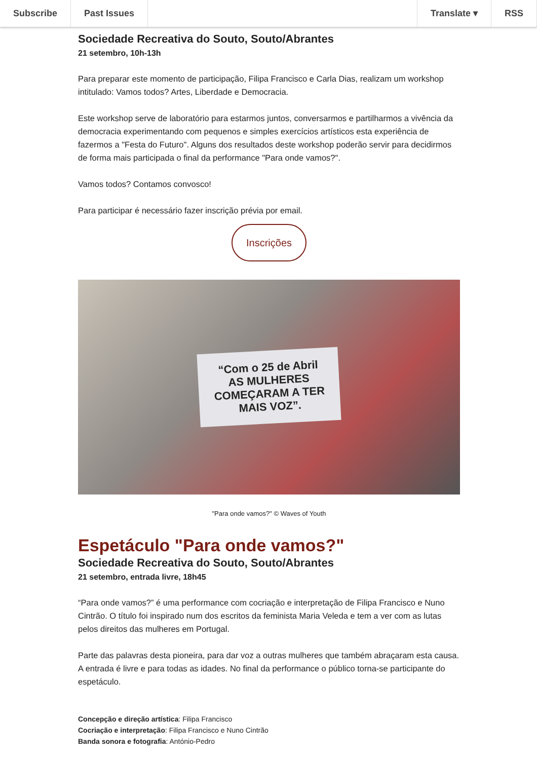Subscribe Past Issues Translate ▾ RSS
Sociedade Recreativa do Souto, Souto/Abrantes
21 setembro, 10h-13h
Para preparar este momento de participação, Filipa Francisco e Carla Dias, realizam um workshop intitulado: Vamos todos? Artes, Liberdade e Democracia.
Este workshop serve de laboratório para estarmos juntos, conversarmos e partilharmos a vivência da democracia experimentando com pequenos e simples exercícios artísticos esta experiência de fazermos a "Festa do Futuro". Alguns dos resultados deste workshop poderão servir para decidirmos de forma mais participada o final da performance "Para onde vamos?".
Vamos todos? Contamos convosco!
Para participar é necessário fazer inscrição prévia por email.
Inscrições
“Com o 25 de Abril
AS MULHERES
COMEÇARAM A TER
MAIS VOZ”.
"Para onde vamos?" © Waves of Youth
Espetáculo "Para onde vamos?"
Sociedade Recreativa do Souto, Souto/Abrantes
21 setembro, entrada livre, 18h45
“Para onde vamos?” é uma performance com cocriação e interpretação de Filipa Francisco e Nuno Cintrão. O título foi inspirado num dos escritos da feminista Maria Veleda e tem a ver com as lutas pelos direitos das mulheres em Portugal.
Parte das palavras desta pioneira, para dar voz a outras mulheres que também abraçaram esta causa. A entrada é livre e para todas as idades. No final da performance o público torna-se participante do espetáculo.
Concepção e direção artística: Filipa Francisco
Cocriação e interpretação: Filipa Francisco e Nuno Cintrão
Banda sonora e fotografia: António-Pedro